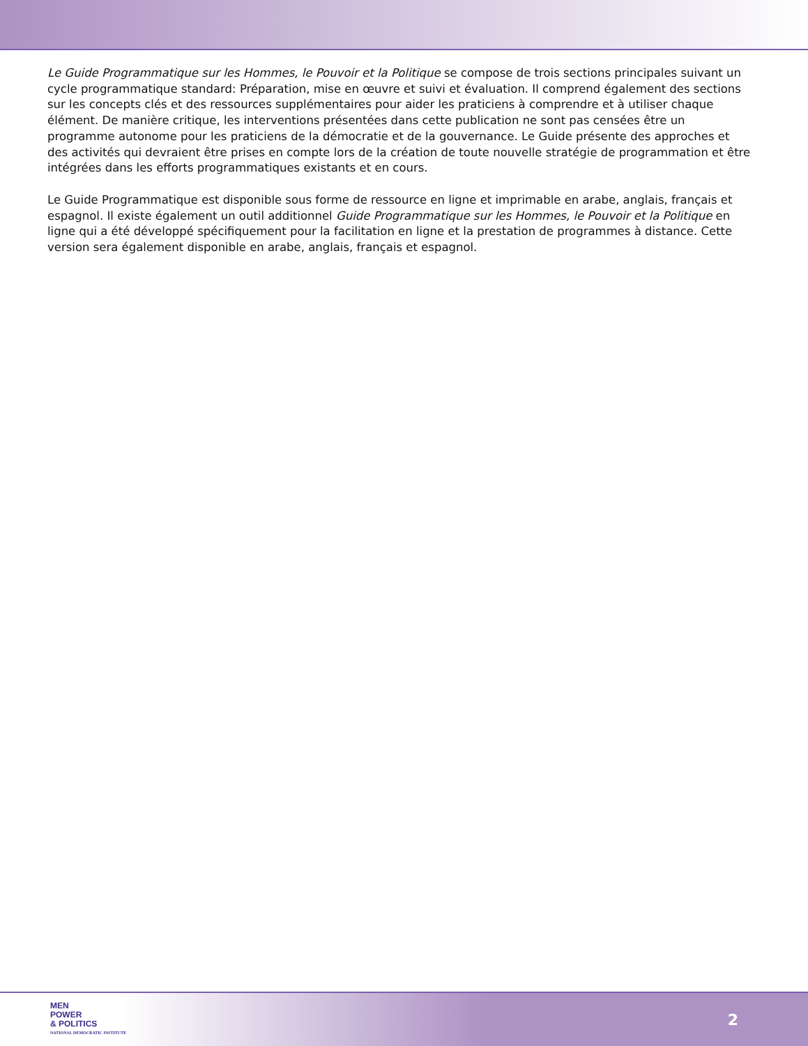Le Guide Programmatique sur les Hommes, le Pouvoir et la Politique se compose de trois sections principales suivant un cycle programmatique standard: Préparation, mise en œuvre et suivi et évaluation. Il comprend également des sections sur les concepts clés et des ressources supplémentaires pour aider les praticiens à comprendre et à utiliser chaque élément. De manière critique, les interventions présentées dans cette publication ne sont pas censées être un programme autonome pour les praticiens de la démocratie et de la gouvernance. Le Guide présente des approches et des activités qui devraient être prises en compte lors de la création de toute nouvelle stratégie de programmation et être intégrées dans les efforts programmatiques existants et en cours.
Le Guide Programmatique est disponible sous forme de ressource en ligne et imprimable en arabe, anglais, français et espagnol. Il existe également un outil additionnel Guide Programmatique sur les Hommes, le Pouvoir et la Politique en ligne qui a été développé spécifiquement pour la facilitation en ligne et la prestation de programmes à distance. Cette version sera également disponible en arabe, anglais, français et espagnol.
MEN
POWER
& POLITICS
NATIONAL DEMOCRATIC INSTITUTE
2